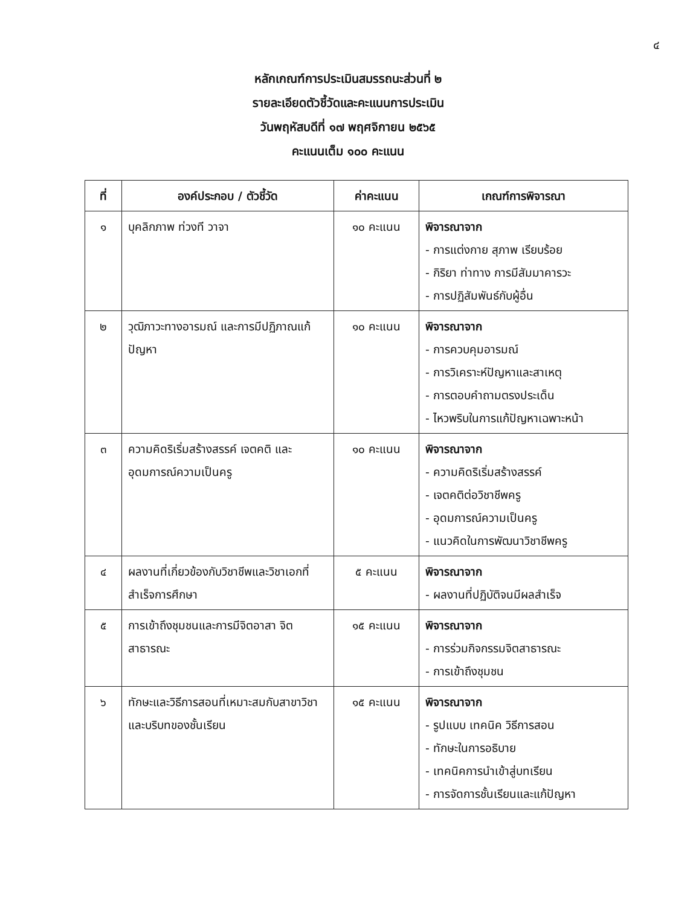๔
หลักเกณฑ์การประเมินสมรรถนะส่วนที่ ๒
รายละเอียดตัวชี้วัดและคะแนนการประเมิน
วันพฤหัสบดีที่ ๑๗ พฤศจิกายน ๒๕๖๕
คะแนนเต็ม ๑๐๐ คะแนน
| ที่ | องค์ประกอบ / ตัวชี้วัด | ค่าคะแนน | เกณฑ์การพิจารณา |
| --- | --- | --- | --- |
| ๑ | บุคลิกภาพ ท่วงที วาจา | ๑๐ คะแนน | พิจารณาจาก - การแต่งกาย สุภาพ เรียบร้อย - กิริยา ท่าทาง การมีสัมมาคารวะ - การปฏิสัมพันธ์กับผู้อื่น |
| ๒ | วุฒิภาวะทางอารมณ์ และการมีปฏิภาณแก้ปัญหา | ๑๐ คะแนน | พิจารณาจาก - การควบคุมอารมณ์ - การวิเคราะห์ปัญหาและสาเหตุ - การตอบคำถามตรงประเด็น - ไหวพริบในการแก้ปัญหาเฉพาะหน้า |
| ๓ | ความคิดริเริ่มสร้างสรรค์ เจตคติ และอุดมการณ์ความเป็นครู | ๑๐ คะแนน | พิจารณาจาก - ความคิดริเริ่มสร้างสรรค์ - เจตคติต่อวิชาชีพครู - อุดมการณ์ความเป็นครู - แนวคิดในการพัฒนาวิชาชีพครู |
| ๔ | ผลงานที่เกี่ยวข้องกับวิชาชีพและวิชาเอกที่สำเร็จการศึกษา | ๕ คะแนน | พิจารณาจาก - ผลงานที่ปฏิบัติจนมีผลสำเร็จ |
| ๕ | การเข้าถึงชุมชนและการมีจิตอาสา จิตสาธารณะ | ๑๕ คะแนน | พิจารณาจาก - การร่วมกิจกรรมจิตสาธารณะ - การเข้าถึงชุมชน |
| ๖ | ทักษะและวิธีการสอนที่เหมาะสมกับสาขาวิชาและบริบทของชั้นเรียน | ๑๕ คะแนน | พิจารณาจาก - รูปแบบ เทคนิค วิธีการสอน - ทักษะในการอธิบาย - เทคนิคการนำเข้าสู่บทเรียน - การจัดการชั้นเรียนและแก้ปัญหา |